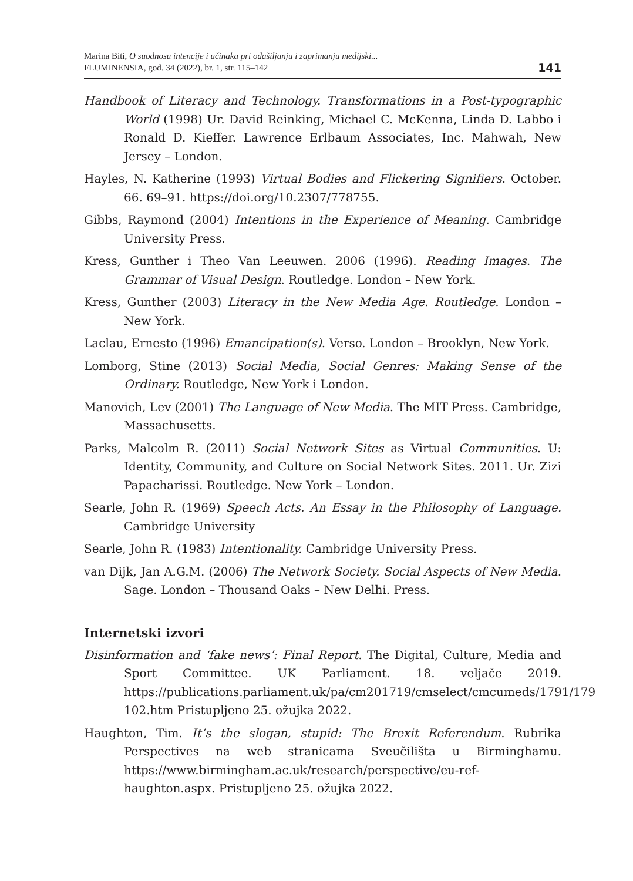Marina Biti, O suodnosu intencije i učinaka pri odašiljanju i zaprimanju medijski...
FLUMINENSIA, god. 34 (2022), br. 1, str. 115–142
141
Handbook of Literacy and Technology. Transformations in a Post-typographic World (1998) Ur. David Reinking, Michael C. McKenna, Linda D. Labbo i Ronald D. Kieffer. Lawrence Erlbaum Associates, Inc. Mahwah, New Jersey – London.
Hayles, N. Katherine (1993) Virtual Bodies and Flickering Signifiers. October. 66. 69–91. https://doi.org/10.2307/778755.
Gibbs, Raymond (2004) Intentions in the Experience of Meaning. Cambridge University Press.
Kress, Gunther i Theo Van Leeuwen. 2006 (1996). Reading Images. The Grammar of Visual Design. Routledge. London – New York.
Kress, Gunther (2003) Literacy in the New Media Age. Routledge. London – New York.
Laclau, Ernesto (1996) Emancipation(s). Verso. London – Brooklyn, New York.
Lomborg, Stine (2013) Social Media, Social Genres: Making Sense of the Ordinary. Routledge, New York i London.
Manovich, Lev (2001) The Language of New Media. The MIT Press. Cambridge, Massachusetts.
Parks, Malcolm R. (2011) Social Network Sites as Virtual Communities. U: Identity, Community, and Culture on Social Network Sites. 2011. Ur. Zizi Papacharissi. Routledge. New York – London.
Searle, John R. (1969) Speech Acts. An Essay in the Philosophy of Language. Cambridge University
Searle, John R. (1983) Intentionality. Cambridge University Press.
van Dijk, Jan A.G.M. (2006) The Network Society. Social Aspects of New Media. Sage. London – Thousand Oaks – New Delhi. Press.
Internetski izvori
Disinformation and ‘fake news’: Final Report. The Digital, Culture, Media and Sport Committee. UK Parliament. 18. veljače 2019. https://publications.parliament.uk/pa/cm201719/cmselect/cmcumeds/1791/179 102.htm Pristupljeno 25. ožujka 2022.
Haughton, Tim. It’s the slogan, stupid: The Brexit Referendum. Rubrika Perspectives na web stranicama Sveučilišta u Birminghamu. https://www.birmingham.ac.uk/research/perspective/eu-ref-haughton.aspx. Pristupljeno 25. ožujka 2022.